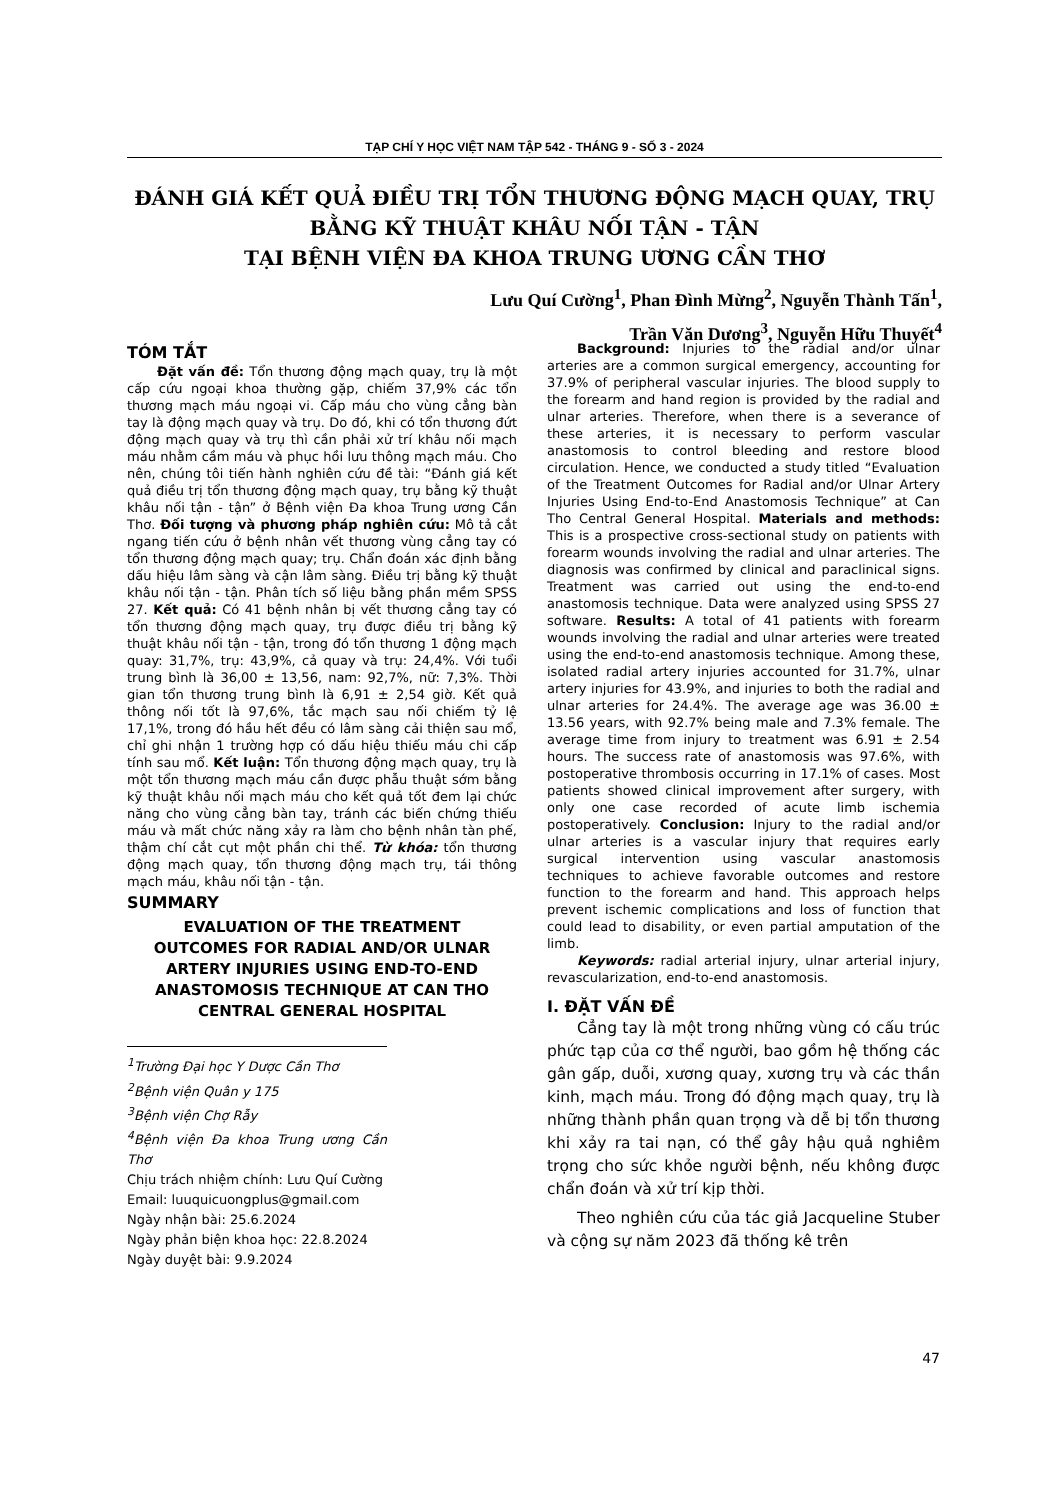TẠP CHÍ Y HỌC VIỆT NAM TẬP 542 - THÁNG 9 - SỐ 3 - 2024
ĐÁNH GIÁ KẾT QUẢ ĐIỀU TRỊ TỔN THƯƠNG ĐỘNG MẠCH QUAY, TRỤ
BẰNG KỸ THUẬT KHÂU NỐI TẬN - TẬN
TẠI BỆNH VIỆN ĐA KHOA TRUNG ƯƠNG CẦN THƠ
Lưu Quí Cường<sup>1</sup>, Phan Đình Mừng<sup>2</sup>, Nguyễn Thành Tấn<sup>1</sup>,
Trần Văn Dương<sup>3</sup>, Nguyễn Hữu Thuyết<sup>4</sup>
TÓM TẮT
Đặt vấn đề: Tổn thương động mạch quay, trụ là một cấp cứu ngoại khoa thường gặp, chiếm 37,9% các tổn thương mạch máu ngoại vi. Cấp máu cho vùng cẳng bàn tay là động mạch quay và trụ. Do đó, khi có tổn thương đứt động mạch quay và trụ thì cần phải xử trí khâu nối mạch máu nhằm cầm máu và phục hồi lưu thông mạch máu. Cho nên, chúng tôi tiến hành nghiên cứu đề tài: “Đánh giá kết quả điều trị tổn thương động mạch quay, trụ bằng kỹ thuật khâu nối tận - tận” ở Bệnh viện Đa khoa Trung ương Cần Thơ. Đối tượng và phương pháp nghiên cứu: Mô tả cắt ngang tiến cứu ở bệnh nhân vết thương vùng cẳng tay có tổn thương động mạch quay; trụ. Chẩn đoán xác định bằng dấu hiệu lâm sàng và cận lâm sàng. Điều trị bằng kỹ thuật khâu nối tận - tận. Phân tích số liệu bằng phần mềm SPSS 27. Kết quả: Có 41 bệnh nhân bị vết thương cẳng tay có tổn thương động mạch quay, trụ được điều trị bằng kỹ thuật khâu nối tận - tận, trong đó tổn thương 1 động mạch quay: 31,7%, trụ: 43,9%, cả quay và trụ: 24,4%. Với tuổi trung bình là 36,00 ± 13,56, nam: 92,7%, nữ: 7,3%. Thời gian tổn thương trung bình là 6,91 ± 2,54 giờ. Kết quả thông nối tốt là 97,6%, tắc mạch sau nối chiếm tỷ lệ 17,1%, trong đó hầu hết đều có lâm sàng cải thiện sau mổ, chỉ ghi nhận 1 trường hợp có dấu hiệu thiếu máu chi cấp tính sau mổ. Kết luận: Tổn thương động mạch quay, trụ là một tổn thương mạch máu cần được phẫu thuật sớm bằng kỹ thuật khâu nối mạch máu cho kết quả tốt đem lại chức năng cho vùng cẳng bàn tay, tránh các biến chứng thiếu máu và mất chức năng xảy ra làm cho bệnh nhân tàn phế, thậm chí cắt cụt một phần chi thể. Từ khóa: tổn thương động mạch quay, tổn thương động mạch trụ, tái thông mạch máu, khâu nối tận - tận.
SUMMARY
EVALUATION OF THE TREATMENT OUTCOMES FOR RADIAL AND/OR ULNAR ARTERY INJURIES USING END-TO-END ANASTOMOSIS TECHNIQUE AT CAN THO CENTRAL GENERAL HOSPITAL
<sup>1</sup> Trường Đại học Y Dược Cần Thơ
<sup>2</sup> Bệnh viện Quân y 175
<sup>3</sup> Bệnh viện Chợ Rẫy
<sup>4</sup> Bệnh viện Đa khoa Trung ương Cần Thơ
Chịu trách nhiệm chính: Lưu Quí Cường
Email: luuquicuongplus@gmail.com
Ngày nhận bài: 25.6.2024
Ngày phản biện khoa học: 22.8.2024
Ngày duyệt bài: 9.9.2024
Background: Injuries to the radial and/or ulnar arteries are a common surgical emergency, accounting for 37.9% of peripheral vascular injuries. The blood supply to the forearm and hand region is provided by the radial and ulnar arteries. Therefore, when there is a severance of these arteries, it is necessary to perform vascular anastomosis to control bleeding and restore blood circulation. Hence, we conducted a study titled “Evaluation of the Treatment Outcomes for Radial and/or Ulnar Artery Injuries Using End-to-End Anastomosis Technique” at Can Tho Central General Hospital. Materials and methods: This is a prospective cross-sectional study on patients with forearm wounds involving the radial and ulnar arteries. The diagnosis was confirmed by clinical and paraclinical signs. Treatment was carried out using the end-to-end anastomosis technique. Data were analyzed using SPSS 27 software. Results: A total of 41 patients with forearm wounds involving the radial and ulnar arteries were treated using the end-to-end anastomosis technique. Among these, isolated radial artery injuries accounted for 31.7%, ulnar artery injuries for 43.9%, and injuries to both the radial and ulnar arteries for 24.4%. The average age was 36.00 ± 13.56 years, with 92.7% being male and 7.3% female. The average time from injury to treatment was 6.91 ± 2.54 hours. The success rate of anastomosis was 97.6%, with postoperative thrombosis occurring in 17.1% of cases. Most patients showed clinical improvement after surgery, with only one case recorded of acute limb ischemia postoperatively. Conclusion: Injury to the radial and/or ulnar arteries is a vascular injury that requires early surgical intervention using vascular anastomosis techniques to achieve favorable outcomes and restore function to the forearm and hand. This approach helps prevent ischemic complications and loss of function that could lead to disability, or even partial amputation of the limb.
Keywords: radial arterial injury, ulnar arterial injury, revascularization, end-to-end anastomosis.
I. ĐẶT VẤN ĐỀ
Cẳng tay là một trong những vùng có cấu trúc phức tạp của cơ thể người, bao gồm hệ thống các gân gấp, duỗi, xương quay, xương trụ và các thần kinh, mạch máu. Trong đó động mạch quay, trụ là những thành phần quan trọng và dễ bị tổn thương khi xảy ra tai nạn, có thể gây hậu quả nghiêm trọng cho sức khỏe người bệnh, nếu không được chẩn đoán và xử trí kịp thời.
Theo nghiên cứu của tác giả Jacqueline Stuber và cộng sự năm 2023 đã thống kê trên
47